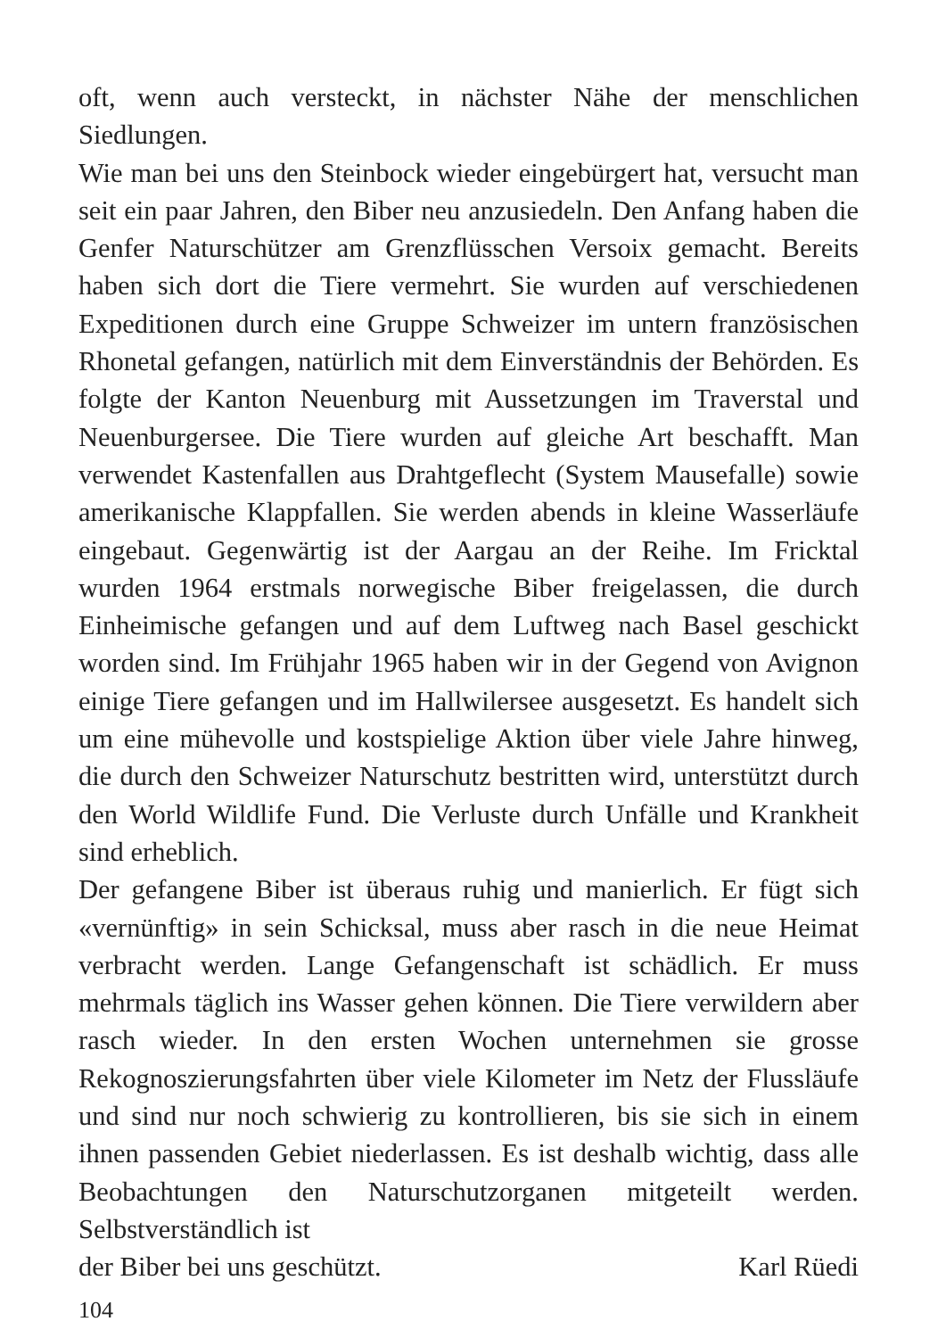oft, wenn auch versteckt, in nächster Nähe der menschlichen Siedlungen.
Wie man bei uns den Steinbock wieder eingebürgert hat, versucht man seit ein paar Jahren, den Biber neu anzusiedeln. Den Anfang haben die Genfer Naturschützer am Grenzflüsschen Versoix gemacht. Bereits haben sich dort die Tiere vermehrt. Sie wurden auf verschiedenen Expeditionen durch eine Gruppe Schweizer im untern französischen Rhonetal gefangen, natürlich mit dem Einverständnis der Behörden. Es folgte der Kanton Neuenburg mit Aussetzungen im Traverstal und Neuenburgersee. Die Tiere wurden auf gleiche Art beschafft. Man verwendet Kastenfallen aus Drahtgeflecht (System Mausefalle) sowie amerikanische Klappfallen. Sie werden abends in kleine Wasserläufe eingebaut. Gegenwärtig ist der Aargau an der Reihe. Im Fricktal wurden 1964 erstmals norwegische Biber freigelassen, die durch Einheimische gefangen und auf dem Luftweg nach Basel geschickt worden sind. Im Frühjahr 1965 haben wir in der Gegend von Avignon einige Tiere gefangen und im Hallwilersee ausgesetzt. Es handelt sich um eine mühevolle und kostspielige Aktion über viele Jahre hinweg, die durch den Schweizer Naturschutz bestritten wird, unterstützt durch den World Wildlife Fund. Die Verluste durch Unfälle und Krankheit sind erheblich.
Der gefangene Biber ist überaus ruhig und manierlich. Er fügt sich «vernünftig» in sein Schicksal, muss aber rasch in die neue Heimat verbracht werden. Lange Gefangenschaft ist schädlich. Er muss mehrmals täglich ins Wasser gehen können. Die Tiere verwildern aber rasch wieder. In den ersten Wochen unternehmen sie grosse Rekognoszierungsfahrten über viele Kilometer im Netz der Flussläufe und sind nur noch schwierig zu kontrollieren, bis sie sich in einem ihnen passenden Gebiet niederlassen. Es ist deshalb wichtig, dass alle Beobachtungen den Naturschutzorganen mitgeteilt werden. Selbstverständlich ist
der Biber bei uns geschützt. Karl Rüedi
104